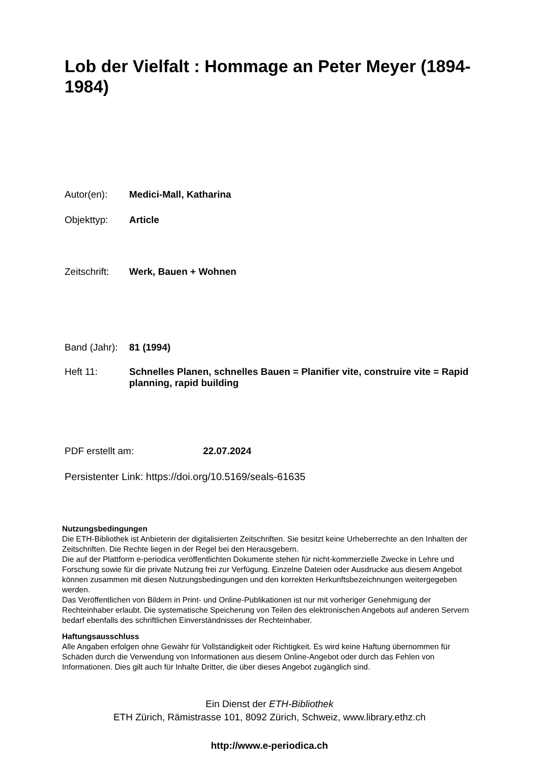Lob der Vielfalt : Hommage an Peter Meyer (1894-1984)
Autor(en): Medici-Mall, Katharina
Objekttyp: Article
Zeitschrift:
Werk, Bauen + Wohnen
Band (Jahr):
81 (1994)
Heft 11: Schnelles Planen, schnelles Bauen = Planifier vite, construire vite = Rapid planning, rapid building
PDF erstellt am: 22.07.2024
Persistenter Link: https://doi.org/10.5169/seals-61635
Nutzungsbedingungen
Die ETH-Bibliothek ist Anbieterin der digitalisierten Zeitschriften. Sie besitzt keine Urheberrechte an den Inhalten der Zeitschriften. Die Rechte liegen in der Regel bei den Herausgebern.
Die auf der Plattform e-periodica veröffentlichten Dokumente stehen für nicht-kommerzielle Zwecke in Lehre und Forschung sowie für die private Nutzung frei zur Verfügung. Einzelne Dateien oder Ausdrucke aus diesem Angebot können zusammen mit diesen Nutzungsbedingungen und den korrekten Herkunftsbezeichnungen weitergegeben werden.
Das Veröffentlichen von Bildern in Print- und Online-Publikationen ist nur mit vorheriger Genehmigung der Rechteinhaber erlaubt. Die systematische Speicherung von Teilen des elektronischen Angebots auf anderen Servern bedarf ebenfalls des schriftlichen Einverständnisses der Rechteinhaber.
Haftungsausschluss
Alle Angaben erfolgen ohne Gewähr für Vollständigkeit oder Richtigkeit. Es wird keine Haftung übernommen für Schäden durch die Verwendung von Informationen aus diesem Online-Angebot oder durch das Fehlen von Informationen. Dies gilt auch für Inhalte Dritter, die über dieses Angebot zugänglich sind.
Ein Dienst der ETH-Bibliothek
ETH Zürich, Rämistrasse 101, 8092 Zürich, Schweiz, www.library.ethz.ch
http://www.e-periodica.ch